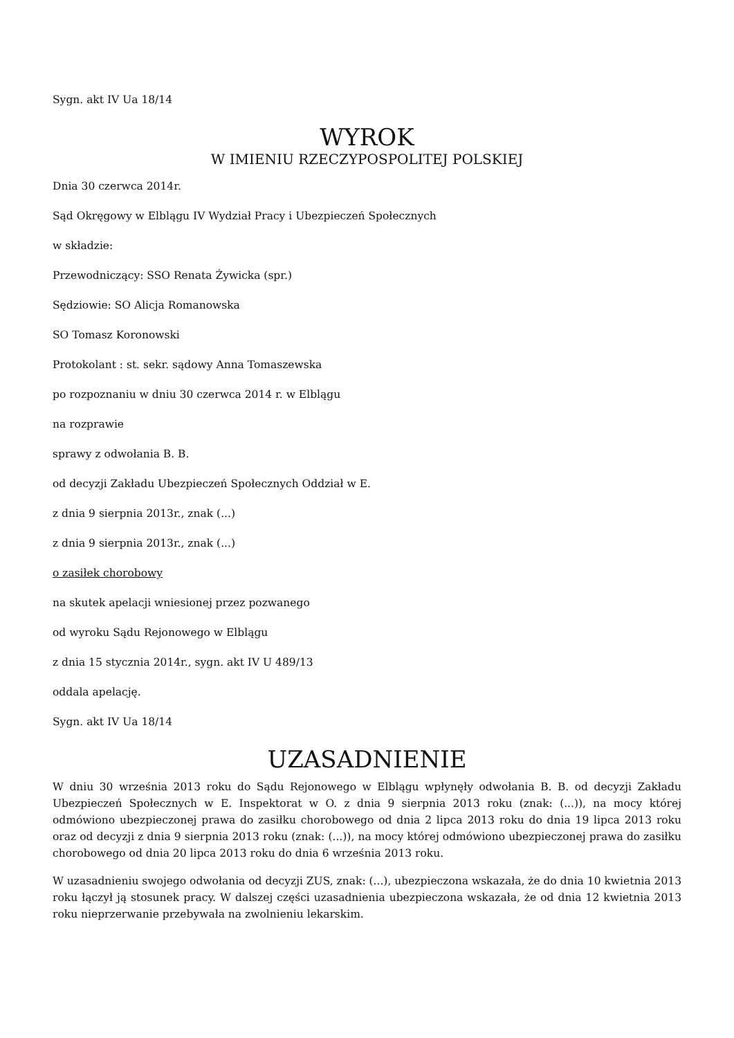Sygn. akt IV Ua 18/14
WYROK
W IMIENIU RZECZYPOSPOLITEJ POLSKIEJ
Dnia 30 czerwca 2014r.
Sąd Okręgowy w Elblągu IV Wydział Pracy i Ubezpieczeń Społecznych
w składzie:
Przewodniczący: SSO Renata Żywicka (spr.)
Sędziowie: SO Alicja Romanowska
SO Tomasz Koronowski
Protokolant : st. sekr. sądowy Anna Tomaszewska
po rozpoznaniu w dniu 30 czerwca 2014 r. w Elblągu
na rozprawie
sprawy z odwołania B. B.
od decyzji Zakładu Ubezpieczeń Społecznych Oddział w E.
z dnia 9 sierpnia 2013r., znak (...)
z dnia 9 sierpnia 2013r., znak (...)
o zasiłek chorobowy
na skutek apelacji wniesionej przez pozwanego
od wyroku Sądu Rejonowego w Elblągu
z dnia 15 stycznia 2014r., sygn. akt IV U 489/13
oddala apelację.
Sygn. akt IV Ua 18/14
UZASADNIENIE
W dniu 30 września 2013 roku do Sądu Rejonowego w Elblągu wpłynęły odwołania B. B. od decyzji Zakładu Ubezpieczeń Społecznych w E. Inspektorat w O. z dnia 9 sierpnia 2013 roku (znak: (...)), na mocy której odmówiono ubezpieczonej prawa do zasiłku chorobowego od dnia 2 lipca 2013 roku do dnia 19 lipca 2013 roku oraz od decyzji z dnia 9 sierpnia 2013 roku (znak: (...)), na mocy której odmówiono ubezpieczonej prawa do zasiłku chorobowego od dnia 20 lipca 2013 roku do dnia 6 września 2013 roku.
W uzasadnieniu swojego odwołania od decyzji ZUS, znak: (...), ubezpieczona wskazała, że do dnia 10 kwietnia 2013 roku łączył ją stosunek pracy. W dalszej części uzasadnienia ubezpieczona wskazała, że od dnia 12 kwietnia 2013 roku nieprzerwanie przebywała na zwolnieniu lekarskim.